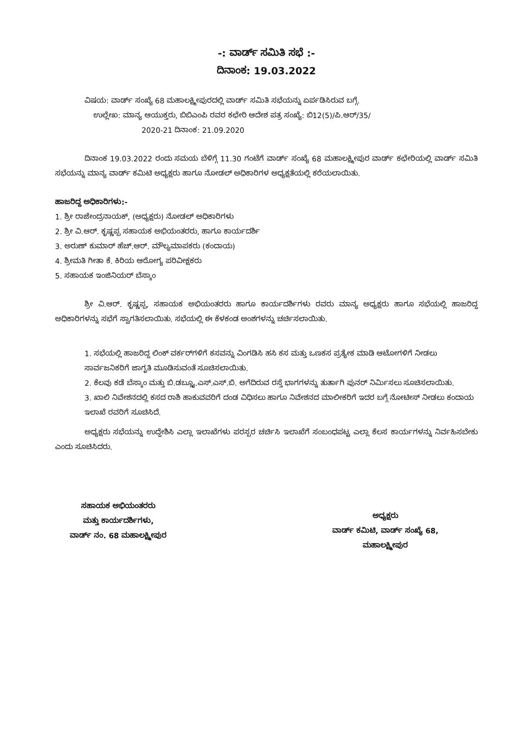-: ವಾರ್ಡ್ ಸಮಿತಿ ಸಭೆ :-
ದಿನಾಂಕ: 19.03.2022
ವಿಷಯ: ವಾರ್ಡ್ ಸಂಖ್ಯೆ 68 ಮಹಾಲಕ್ಷ್ಮೀಪುರದಲ್ಲಿ ವಾರ್ಡ್ ಸಮಿತಿ ಸಭೆಯನ್ನು ಏರ್ಪಡಿಸಿರುವ ಬಗ್ಗೆ.
ಉಲ್ಲೇಖ: ಮಾನ್ಯ ಆಯುಕ್ತರು, ಬಿಬಿಎಂಪಿ ರವರ ಕಛೇರಿ ಆದೇಶ ಪತ್ರ ಸಂಖ್ಯೆ: ಬಿ12(5)/ಪಿ.ಆರ್/35/
2020-21 ದಿನಾಂಕ: 21.09.2020
ದಿನಾಂಕ 19.03.2022 ರಂದು ಸಮಯ ಬೆಳಿಗ್ಗೆ 11.30 ಗಂಟೆಗೆ ವಾರ್ಡ್ ಸಂಖ್ಯೆ 68 ಮಹಾಲಕ್ಷ್ಮೀಪುರ ವಾರ್ಡ್ ಕಛೇರಿಯಲ್ಲಿ ವಾರ್ಡ್ ಸಮಿತಿ ಸಭೆಯನ್ನು ಮಾನ್ಯ ವಾರ್ಡ್ ಕಮಿಟಿ ಅಧ್ಯಕ್ಷರು ಹಾಗೂ ನೋಡಲ್ ಅಧಿಕಾರಿಗಳ ಅಧ್ಯಕ್ಷತೆಯಲ್ಲಿ ಕರೆಯಲಾಯಿತು.
ಹಾಜರಿದ್ದ ಅಧಿಕಾರಿಗಳು:-
1. ಶ್ರೀ ರಾಜೇಂದ್ರನಾಯಕ್, (ಅಧ್ಯಕ್ಷರು) ನೋಡಲ್ ಅಧಿಕಾರಿಗಳು
2. ಶ್ರೀ ವಿ.ಆರ್. ಕೃಷ್ಣಪ್ಪ ಸಹಾಯಕ ಅಭಿಯಂತರರು, ಹಾಗೂ ಕಾರ್ಯದರ್ಶಿ
3. ಅರುಣ್ ಕುಮಾರ್ ಹೆಚ್.ಆರ್. ಮೌಲ್ಯಮಾಪಕರು (ಕಂದಾಯ)
4. ಶ್ರೀಮತಿ ಗೀತಾ ಕೆ. ಕಿರಿಯ ಆರೋಗ್ಯ ಪರಿವೀಕ್ಷಕರು
5. ಸಹಾಯಕ ಇಂಜಿನಿಯರ್ ಬೆಸ್ಕಾಂ
ಶ್ರೀ ವಿ.ಆರ್. ಕೃಷ್ಣಪ್ಪ, ಸಹಾಯಕ ಅಭಿಯಂತರರು ಹಾಗೂ ಕಾರ್ಯದರ್ಶಿಗಳು ರವರು ಮಾನ್ಯ ಅಧ್ಯಕ್ಷರು ಹಾಗೂ ಸಭೆಯಲ್ಲಿ ಹಾಜರಿದ್ದ ಅಧಿಕಾರಿಗಳನ್ನು ಸಭೆಗೆ ಸ್ವಾಗತಿಸಲಾಯಿತು. ಸಭೆಯಲ್ಲಿ ಈ ಕೆಳಕಂಡ ಅಂಶಗಳನ್ನು ಚರ್ಚಿಸಲಾಯಿತು.
1. ಸಭೆಯಲ್ಲಿ ಹಾಜರಿದ್ದ ಲಿಂಕ್ ವರ್ಕರ್‌ಗಳಿಗೆ ಕಸವನ್ನು ವಿಂಗಡಿಸಿ ಹಸಿ ಕಸ ಮತ್ತು ಒಣಕಸ ಪ್ರತ್ಯೇಕ ಮಾಡಿ ಆಟೋಗಳಿಗೆ ನೀಡಲು ಸಾರ್ವಜನಿಕರಿಗೆ ಜಾಗೃತಿ ಮೂಡಿಸುವಂತೆ ಸೂಚಿಸಲಾಯಿತು.
2. ಕೆಲವು ಕಡೆ ಬೆಸ್ಕಾಂ ಮತ್ತು ಬಿ.ಡಬ್ಲ್ಯೂ.ಎಸ್.ಎಸ್.ಬಿ. ಅಗೆದಿರುವ ರಸ್ತೆ ಭಾಗಗಳನ್ನು ತುರ್ತಾಗಿ ಪುನರ್ ನಿರ್ಮಿಸಲು ಸೂಚಿಸಲಾಯಿತು.
3. ಖಾಲಿ ನಿವೇಶನದಲ್ಲಿ ಕಸದ ರಾಶಿ ಹಾಕುವವರಿಗೆ ದಂಡ ವಿಧಿಸಲು ಹಾಗೂ ನಿವೇಶನದ ಮಾಲೀಕರಿಗೆ ಇದರ ಬಗ್ಗೆ ನೋಟೀಸ್ ನೀಡಲು ಕಂದಾಯ ಇಲಾಖೆ ರವರಿಗೆ ಸೂಚಿಸಿದೆ.
ಅಧ್ಯಕ್ಷರು ಸಭೆಯನ್ನು ಉದ್ದೇಶಿಸಿ ಎಲ್ಲಾ ಇಲಾಖೆಗಳು ಪರಸ್ಪರ ಚರ್ಚಿಸಿ ಇಲಾಖೆಗೆ ಸಂಬಂಧಪಟ್ಟ ಎಲ್ಲಾ ಕೆಲಸ ಕಾರ್ಯಗಳನ್ನು ನಿರ್ವಹಿಸಬೇಕು ಎಂದು ಸೂಚಿಸಿದರು.
ಸಹಾಯಕ ಅಭಿಯಂತರರು
ಮತ್ತು ಕಾರ್ಯದರ್ಶಿಗಳು,
ವಾರ್ಡ್ ನಂ. 68 ಮಹಾಲಕ್ಷ್ಮೀಪುರ
ಅಧ್ಯಕ್ಷರು
ವಾರ್ಡ್ ಕಮಿಟಿ, ವಾರ್ಡ್ ಸಂಖ್ಯೆ 68,
ಮಹಾಲಕ್ಷ್ಮೀಪುರ